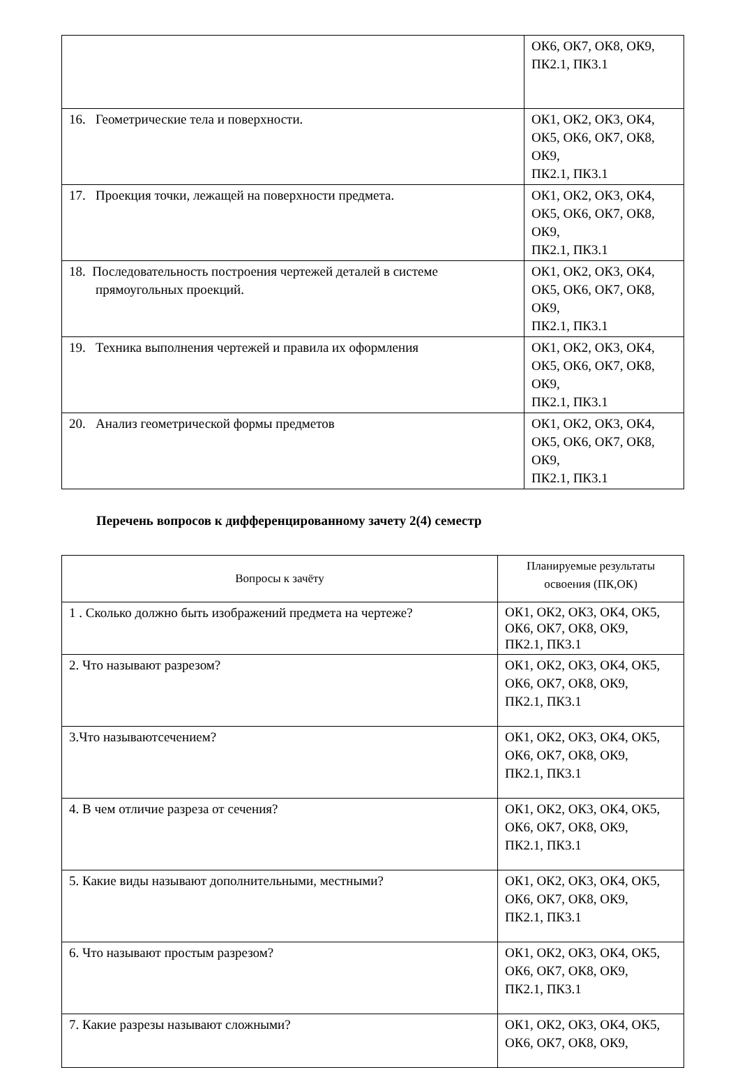| | ОК6, ОК7, ОК8, ОК9, ПК2.1, ПК3.1 |
| 16. Геометрические тела и поверхности. | ОК1, ОК2, ОК3, ОК4, ОК5, ОК6, ОК7, ОК8, ОК9, ПК2.1, ПК3.1 |
| 17. Проекция точки, лежащей на поверхности предмета. | ОК1, ОК2, ОК3, ОК4, ОК5, ОК6, ОК7, ОК8, ОК9, ПК2.1, ПК3.1 |
| 18. Последовательность построения чертежей деталей в системе прямоугольных проекций. | ОК1, ОК2, ОК3, ОК4, ОК5, ОК6, ОК7, ОК8, ОК9, ПК2.1, ПК3.1 |
| 19. Техника выполнения чертежей и правила их оформления | ОК1, ОК2, ОК3, ОК4, ОК5, ОК6, ОК7, ОК8, ОК9, ПК2.1, ПК3.1 |
| 20. Анализ геометрической формы предметов | ОК1, ОК2, ОК3, ОК4, ОК5, ОК6, ОК7, ОК8, ОК9, ПК2.1, ПК3.1 |
Перечень вопросов к дифференцированному зачету 2(4) семестр
| Вопросы к зачёту | Планируемые результаты освоения (ПК,ОК) |
| 1 . Сколько должно быть изображений предмета на чертеже? | ОК1, ОК2, ОК3, ОК4, ОК5, ОК6, ОК7, ОК8, ОК9, ПК2.1, ПК3.1 |
| 2. Что называют разрезом? | ОК1, ОК2, ОК3, ОК4, ОК5, ОК6, ОК7, ОК8, ОК9, ПК2.1, ПК3.1 |
| 3.Что называютсечением? | ОК1, ОК2, ОК3, ОК4, ОК5, ОК6, ОК7, ОК8, ОК9, ПК2.1, ПК3.1 |
| 4. В чем отличие разреза от сечения? | ОК1, ОК2, ОК3, ОК4, ОК5, ОК6, ОК7, ОК8, ОК9, ПК2.1, ПК3.1 |
| 5. Какие виды называют дополнительными, местными? | ОК1, ОК2, ОК3, ОК4, ОК5, ОК6, ОК7, ОК8, ОК9, ПК2.1, ПК3.1 |
| 6. Что называют простым разрезом? | ОК1, ОК2, ОК3, ОК4, ОК5, ОК6, ОК7, ОК8, ОК9, ПК2.1, ПК3.1 |
| 7. Какие разрезы называют сложными? | ОК1, ОК2, ОК3, ОК4, ОК5, ОК6, ОК7, ОК8, ОК9, |